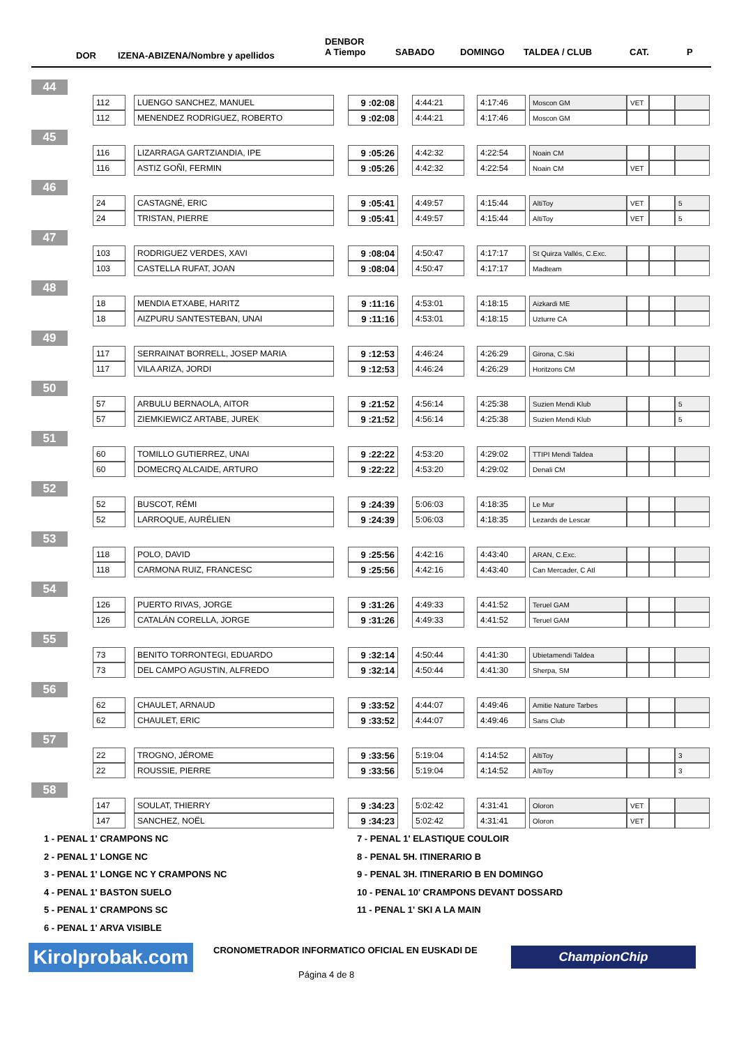DOR IZENA-ABIZENA/Nombre y apellidos
DENBOR
A Tiempo SABADO DOMINGO TALDEA / CLUB CAT. P
| 44 | | | | | | | | | | | | | | |
| | 112 | | LUENGO SANCHEZ, MANUEL | | 9 :02:08 | | 4:44:21 | | 4:17:46 | | Moscon GM | VET | | |
| | 112 | | MENENDEZ RODRIGUEZ, ROBERTO | | 9 :02:08 | | 4:44:21 | | 4:17:46 | | Moscon GM | | | |
| 45 | | | | | | | | | | | | | | |
| | 116 | | LIZARRAGA GARTZIANDIA, IPE | | 9 :05:26 | | 4:42:32 | | 4:22:54 | | Noain CM | | | |
| | 116 | | ASTIZ GOÑI, FERMIN | | 9 :05:26 | | 4:42:32 | | 4:22:54 | | Noain CM | VET | | |
| 46 | | | | | | | | | | | | | | |
| | 24 | | CASTAGNÉ, ERIC | | 9 :05:41 | | 4:49:57 | | 4:15:44 | | AltiToy | VET | | 5 |
| | 24 | | TRISTAN, PIERRE | | 9 :05:41 | | 4:49:57 | | 4:15:44 | | AltiToy | VET | | 5 |
| 47 | | | | | | | | | | | | | | |
| | 103 | | RODRIGUEZ VERDES, XAVI | | 9 :08:04 | | 4:50:47 | | 4:17:17 | | St Quirza Vallés, C.Exc. | | | |
| | 103 | | CASTELLA RUFAT, JOAN | | 9 :08:04 | | 4:50:47 | | 4:17:17 | | Madteam | | | |
| 48 | | | | | | | | | | | | | | |
| | 18 | | MENDIA ETXABE, HARITZ | | 9 :11:16 | | 4:53:01 | | 4:18:15 | | Aizkardi ME | | | |
| | 18 | | AIZPURU SANTESTEBAN, UNAI | | 9 :11:16 | | 4:53:01 | | 4:18:15 | | Uzturre CA | | | |
| 49 | | | | | | | | | | | | | | |
| | 117 | | SERRAINAT BORRELL, JOSEP MARIA | | 9 :12:53 | | 4:46:24 | | 4:26:29 | | Girona, C.Ski | | | |
| | 117 | | VILA ARIZA, JORDI | | 9 :12:53 | | 4:46:24 | | 4:26:29 | | Horitzons CM | | | |
| 50 | | | | | | | | | | | | | | |
| | 57 | | ARBULU BERNAOLA, AITOR | | 9 :21:52 | | 4:56:14 | | 4:25:38 | | Suzien Mendi Klub | | | 5 |
| | 57 | | ZIEMKIEWICZ ARTABE, JUREK | | 9 :21:52 | | 4:56:14 | | 4:25:38 | | Suzien Mendi Klub | | | 5 |
| 51 | | | | | | | | | | | | | | |
| | 60 | | TOMILLO GUTIERREZ, UNAI | | 9 :22:22 | | 4:53:20 | | 4:29:02 | | TTIPI Mendi Taldea | | | |
| | 60 | | DOMECRQ ALCAIDE, ARTURO | | 9 :22:22 | | 4:53:20 | | 4:29:02 | | Denali CM | | | |
| 52 | | | | | | | | | | | | | | |
| | 52 | | BUSCOT, RÉMI | | 9 :24:39 | | 5:06:03 | | 4:18:35 | | Le Mur | | | |
| | 52 | | LARROQUE, AURÉLIEN | | 9 :24:39 | | 5:06:03 | | 4:18:35 | | Lezards de Lescar | | | |
| 53 | | | | | | | | | | | | | | |
| | 118 | | POLO, DAVID | | 9 :25:56 | | 4:42:16 | | 4:43:40 | | ARAN, C.Exc. | | | |
| | 118 | | CARMONA RUIZ, FRANCESC | | 9 :25:56 | | 4:42:16 | | 4:43:40 | | Can Mercader, C Atl | | | |
| 54 | | | | | | | | | | | | | | |
| | 126 | | PUERTO RIVAS, JORGE | | 9 :31:26 | | 4:49:33 | | 4:41:52 | | Teruel GAM | | | |
| | 126 | | CATALÁN CORELLA, JORGE | | 9 :31:26 | | 4:49:33 | | 4:41:52 | | Teruel GAM | | | |
| 55 | | | | | | | | | | | | | | |
| | 73 | | BENITO TORRONTEGI, EDUARDO | | 9 :32:14 | | 4:50:44 | | 4:41:30 | | Ubietamendi Taldea | | | |
| | 73 | | DEL CAMPO AGUSTIN, ALFREDO | | 9 :32:14 | | 4:50:44 | | 4:41:30 | | Sherpa, SM | | | |
| 56 | | | | | | | | | | | | | | |
| | 62 | | CHAULET, ARNAUD | | 9 :33:52 | | 4:44:07 | | 4:49:46 | | Amitie Nature Tarbes | | | |
| | 62 | | CHAULET, ERIC | | 9 :33:52 | | 4:44:07 | | 4:49:46 | | Sans Club | | | |
| 57 | | | | | | | | | | | | | | |
| | 22 | | TROGNO, JÉROME | | 9 :33:56 | | 5:19:04 | | 4:14:52 | | AltiToy | | | 3 |
| | 22 | | ROUSSIE, PIERRE | | 9 :33:56 | | 5:19:04 | | 4:14:52 | | AltiToy | | | 3 |
| 58 | | | | | | | | | | | | | | |
| | 147 | | SOULAT, THIERRY | | 9 :34:23 | | 5:02:42 | | 4:31:41 | | Oloron | VET | | |
| | 147 | | SANCHEZ, NOËL | | 9 :34:23 | | 5:02:42 | | 4:31:41 | | Oloron | VET | | |
1 - PENAL 1' CRAMPONS NC
2 - PENAL 1' LONGE NC
3 - PENAL 1' LONGE NC Y CRAMPONS NC
4 - PENAL 1' BASTON SUELO
5 - PENAL 1' CRAMPONS SC
6 - PENAL 1' ARVA VISIBLE
7 - PENAL 1' ELASTIQUE COULOIR
8 - PENAL 5H. ITINERARIO B
9 - PENAL 3H. ITINERARIO B EN DOMINGO
10 - PENAL 10' CRAMPONS DEVANT DOSSARD
11 - PENAL 1' SKI A LA MAIN
Kirolprobak.com
CRONOMETRADOR INFORMATICO OFICIAL EN EUSKADI DE
ChampionChip
Página 4 de 8